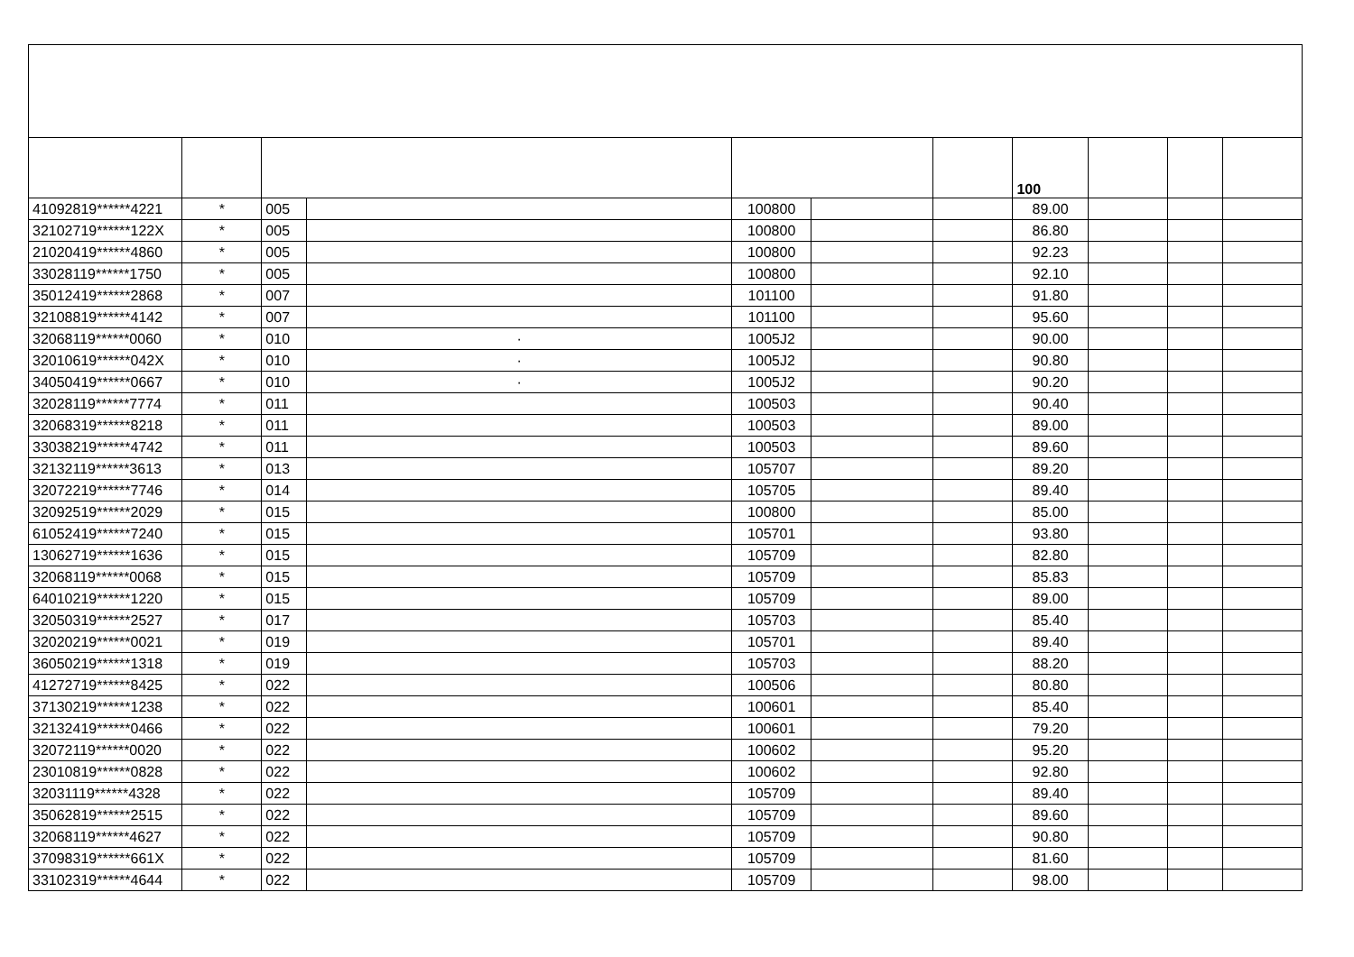| | | | | | | | 100 | | | |
| --- | --- | --- | --- | --- | --- | --- | --- | --- | --- | --- |
| 41092819******4221 | * | 005 | | 100800 | | | 89.00 | | | |
| 32102719******122X | * | 005 | | 100800 | | | 86.80 | | | |
| 21020419******4860 | * | 005 | | 100800 | | | 92.23 | | | |
| 33028119******1750 | * | 005 | | 100800 | | | 92.10 | | | |
| 35012419******2868 | * | 007 | | 101100 | | | 91.80 | | | |
| 32108819******4142 | * | 007 | | 101100 | | | 95.60 | | | |
| 32068119******0060 | * | 010 | · | 1005J2 | | | 90.00 | | | |
| 32010619******042X | * | 010 | · | 1005J2 | | | 90.80 | | | |
| 34050419******0667 | * | 010 | · | 1005J2 | | | 90.20 | | | |
| 32028119******7774 | * | 011 | | 100503 | | | 90.40 | | | |
| 32068319******8218 | * | 011 | | 100503 | | | 89.00 | | | |
| 33038219******4742 | * | 011 | | 100503 | | | 89.60 | | | |
| 32132119******3613 | * | 013 | | 105707 | | | 89.20 | | | |
| 32072219******7746 | * | 014 | | 105705 | | | 89.40 | | | |
| 32092519******2029 | * | 015 | | 100800 | | | 85.00 | | | |
| 61052419******7240 | * | 015 | | 105701 | | | 93.80 | | | |
| 13062719******1636 | * | 015 | | 105709 | | | 82.80 | | | |
| 32068119******0068 | * | 015 | | 105709 | | | 85.83 | | | |
| 64010219******1220 | * | 015 | | 105709 | | | 89.00 | | | |
| 32050319******2527 | * | 017 | | 105703 | | | 85.40 | | | |
| 32020219******0021 | * | 019 | | 105701 | | | 89.40 | | | |
| 36050219******1318 | * | 019 | | 105703 | | | 88.20 | | | |
| 41272719******8425 | * | 022 | | 100506 | | | 80.80 | | | |
| 37130219******1238 | * | 022 | | 100601 | | | 85.40 | | | |
| 32132419******0466 | * | 022 | | 100601 | | | 79.20 | | | |
| 32072119******0020 | * | 022 | | 100602 | | | 95.20 | | | |
| 23010819******0828 | * | 022 | | 100602 | | | 92.80 | | | |
| 32031119******4328 | * | 022 | | 105709 | | | 89.40 | | | |
| 35062819******2515 | * | 022 | | 105709 | | | 89.60 | | | |
| 32068119******4627 | * | 022 | | 105709 | | | 90.80 | | | |
| 37098319******661X | * | 022 | | 105709 | | | 81.60 | | | |
| 33102319******4644 | * | 022 | | 105709 | | | 98.00 | | | |